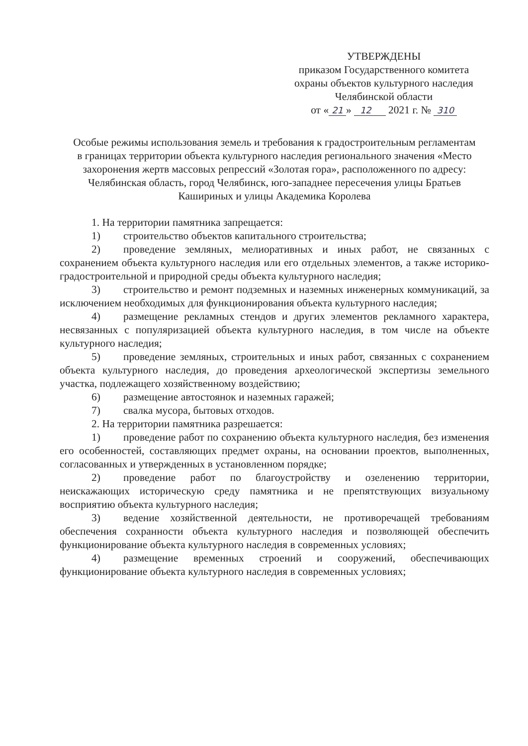УТВЕРЖДЕНЫ
приказом Государственного комитета
охраны объектов культурного наследия
Челябинской области
от « 21 » 12 2021 г. № 310
Особые режимы использования земель и требования к градостроительным регламентам в границах территории объекта культурного наследия регионального значения «Место захоронения жертв массовых репрессий «Золотая гора», расположенного по адресу: Челябинская область, город Челябинск, юго-западнее пересечения улицы Братьев Кашириных и улицы Академика Королева
1. На территории памятника запрещается:
1) строительство объектов капитального строительства;
2) проведение земляных, мелиоративных и иных работ, не связанных с сохранением объекта культурного наследия или его отдельных элементов, а также историко-градостроительной и природной среды объекта культурного наследия;
3) строительство и ремонт подземных и наземных инженерных коммуникаций, за исключением необходимых для функционирования объекта культурного наследия;
4) размещение рекламных стендов и других элементов рекламного характера, несвязанных с популяризацией объекта культурного наследия, в том числе на объекте культурного наследия;
5) проведение земляных, строительных и иных работ, связанных с сохранением объекта культурного наследия, до проведения археологической экспертизы земельного участка, подлежащего хозяйственному воздействию;
6) размещение автостоянок и наземных гаражей;
7) свалка мусора, бытовых отходов.
2. На территории памятника разрешается:
1) проведение работ по сохранению объекта культурного наследия, без изменения его особенностей, составляющих предмет охраны, на основании проектов, выполненных, согласованных и утвержденных в установленном порядке;
2) проведение работ по благоустройству и озеленению территории, неискажающих историческую среду памятника и не препятствующих визуальному восприятию объекта культурного наследия;
3) ведение хозяйственной деятельности, не противоречащей требованиям обеспечения сохранности объекта культурного наследия и позволяющей обеспечить функционирование объекта культурного наследия в современных условиях;
4) размещение временных строений и сооружений, обеспечивающих функционирование объекта культурного наследия в современных условиях;